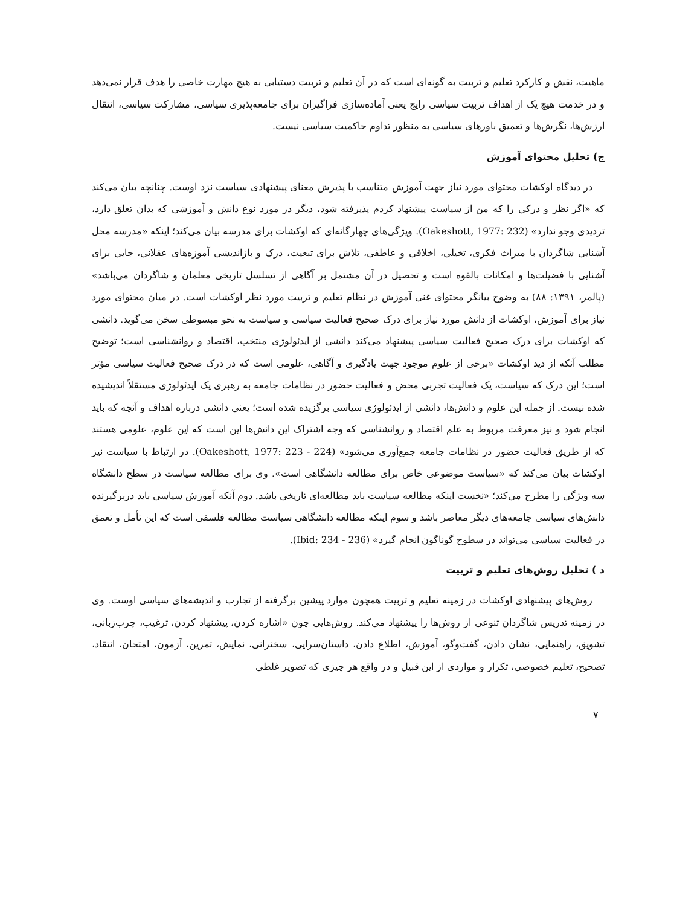ماهیت، نقش و کارکرد تعلیم و تربیت به گونه‌ای است که در آن تعلیم و تربیت دستیابی به هیچ مهارت خاصی را هدف قرار نمی‌دهد و در خدمت هیچ یک از اهداف تربیت سیاسی رایج یعنی آماده‌سازی فراگیران برای جامعه‌پذیری سیاسی، مشارکت سیاسی، انتقال ارزش‌ها، نگرش‌ها و تعمیق باورهای سیاسی به منظور تداوم حاکمیت سیاسی نیست.
ج) تحلیل محتوای آموزش
در دیدگاه اوکشات محتوای مورد نیاز جهت آموزش متناسب با پذیرش معنای پیشنهادی سیاست نزد اوست. چنانچه بیان می‌کند که «اگر نظر و درکی را که من از سیاست پیشنهاد کردم پذیرفته شود، دیگر در مورد نوع دانش و آموزشی که بدان تعلق دارد، تردیدی وجو ندارد» (Oakeshott, 1977: 232). ویژگی‌های چهارگانه‌ای که اوکشات برای مدرسه بیان می‌کند؛ اینکه «مدرسه محل آشنایی شاگردان با میراث فکری، تخیلی، اخلاقی و عاطفی، تلاش برای تبعیت، درک و بازاندیشی آموزه‌های عقلانی، جایی برای آشنایی با فضیلت‌ها و امکانات بالقوه است و تحصیل در آن مشتمل بر آگاهی از تسلسل تاریخی معلمان و شاگردان می‌باشد» (پالمر، ۱۳۹۱: ۸۸) به وضوح بیانگر محتوای غنی آموزش در نظام تعلیم و تربیت مورد نظر اوکشات است. در میان محتوای مورد نیاز برای آموزش، اوکشات از دانش مورد نیاز برای درک صحیح فعالیت سیاسی و سیاست به نحو مبسوطی سخن می‌گوید. دانشی که اوکشات برای درک صحیح فعالیت سیاسی پیشنهاد می‌کند دانشی از ایدئولوژی منتخب، اقتصاد و روانشناسی است؛ توضیح مطلب آنکه از دید اوکشات «برخی از علوم موجود جهت یادگیری و آگاهی، علومی است که در درک صحیح فعالیت سیاسی مؤثر است؛ این درک که سیاست، یک فعالیت تجربی محض و فعالیت حضور در نظامات جامعه به رهبری یک ایدئولوژی مستقلاً اندیشیده شده نیست. از جمله این علوم و دانش‌ها، دانشی از ایدئولوژی سیاسی برگزیده شده است؛ یعنی دانشی درباره اهداف و آنچه که باید انجام شود و نیز معرفت مربوط به علم اقتصاد و روانشناسی که وجه اشتراک این دانش‌ها این است که این علوم، علومی هستند که از طریق فعالیت حضور در نظامات جامعه جمع‌آوری می‌شود» (Oakeshott, 1977: 223 - 224). در ارتباط با سیاست نیز اوکشات بیان می‌کند که «سیاست موضوعی خاص برای مطالعه دانشگاهی است». وی برای مطالعه سیاست در سطح دانشگاه سه ویژگی را مطرح می‌کند؛ «نخست اینکه مطالعه سیاست باید مطالعه‌ای تاریخی باشد. دوم آنکه آموزش سیاسی باید دربرگیرنده دانش‌های سیاسی جامعه‌های دیگر معاصر باشد و سوم اینکه مطالعه دانشگاهی سیاست مطالعه فلسفی است که این تأمل و تعمق در فعالیت سیاسی می‌تواند در سطوح گوناگون انجام گیرد» (Ibid: 234 - 236).
د ) تحلیل روش‌های تعلیم و تربیت
روش‌های پیشنهادی اوکشات در زمینه تعلیم و تربیت همچون موارد پیشین برگرفته از تجارب و اندیشه‌های سیاسی اوست. وی در زمینه تدریس شاگردان تنوعی از روش‌ها را پیشنهاد می‌کند. روش‌هایی چون «اشاره کردن، پیشنهاد کردن، ترغیب، چرب‌زبانی، تشویق، راهنمایی، نشان دادن، گفت‌وگو، آموزش، اطلاع دادن، داستان‌سرایی، سخنرانی، نمایش، تمرین، آزمون، امتحان، انتقاد، تصحیح، تعلیم خصوصی، تکرار و مواردی از این قبیل و در واقع هر چیزی که تصویر غلطی
۷